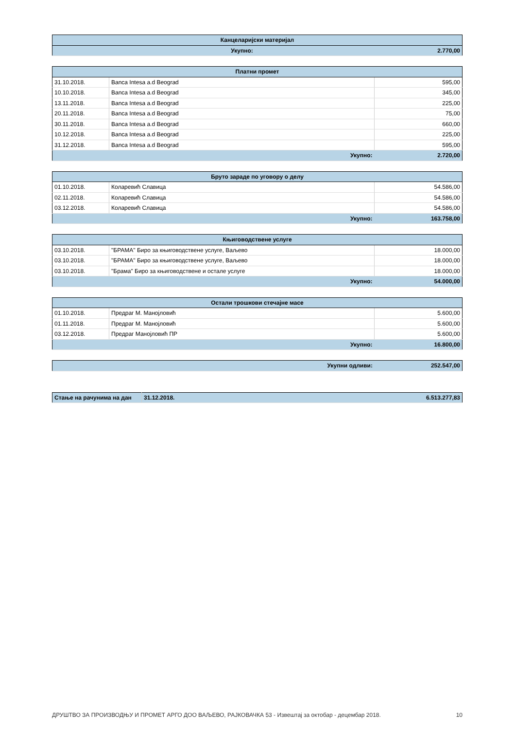| Канцеларијски материјал | |
| --- | --- |
| Укупно: | 2.770,00 |
| Платни промет | | |
| --- | --- | --- |
| 31.10.2018. | Banca Intesa a.d Beograd | 595,00 |
| 10.10.2018. | Banca Intesa a.d Beograd | 345,00 |
| 13.11.2018. | Banca Intesa a.d Beograd | 225,00 |
| 20.11.2018. | Banca Intesa a.d Beograd | 75,00 |
| 30.11.2018. | Banca Intesa a.d Beograd | 660,00 |
| 10.12.2018. | Banca Intesa a.d Beograd | 225,00 |
| 31.12.2018. | Banca Intesa a.d Beograd | 595,00 |
| Укупно: | | 2.720,00 |
| Бруто зараде по уговору о делу | | |
| --- | --- | --- |
| 01.10.2018. | Коларевић Славица | 54.586,00 |
| 02.11.2018. | Коларевић Славица | 54.586,00 |
| 03.12.2018. | Коларевић Славица | 54.586,00 |
| Укупно: | | 163.758,00 |
| Књиговодствене услуге | | |
| --- | --- | --- |
| 03.10.2018. | "БРАМА" Биро за књиговодствене услуге, Ваљево | 18.000,00 |
| 03.10.2018. | "БРАМА" Биро за књиговодствене услуге, Ваљево | 18.000,00 |
| 03.10.2018. | "Брама" Биро за књиговодствене и остале услуге | 18.000,00 |
| Укупно: | | 54.000,00 |
| Остали трошкови стечајне масе | | |
| --- | --- | --- |
| 01.10.2018. | Предраг М. Манојловић | 5.600,00 |
| 01.11.2018. | Предраг М. Манојловић | 5.600,00 |
| 03.12.2018. | Предраг Манојловић ПР | 5.600,00 |
| Укупно: | | 16.800,00 |
| Укупни одливи: | 252.547,00 |
| Стање на рачунима на дан | 31.12.2018. | 6.513.277,83 |
ДРУШТВО ЗА ПРОИЗВОДЊУ И ПРОМЕТ АРГО ДОО ВАЉЕВО, РАЈКОВАЧКА 53 - Извештај за октобар - децембар 2018. 10